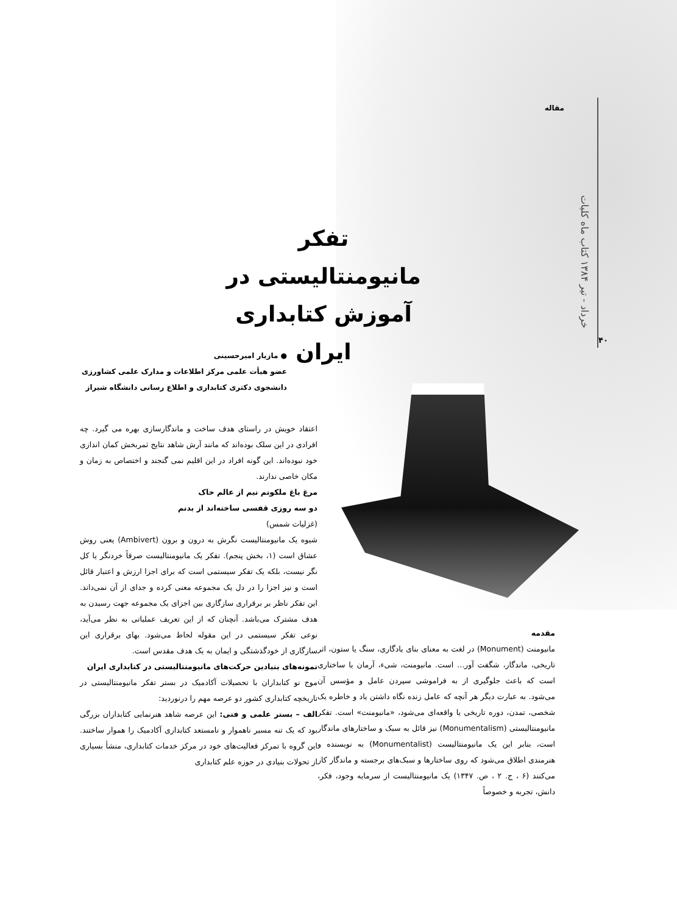مقاله
خرداد - تیر ۱۳۸۴ کتاب ماه کلیات
۴۰
تفکر مانیومنتالیستی در آموزش کتابداری ایران
● مازیار امیرحسینی
عضو هیأت علمی مرکز اطلاعات و مدارک علمی کشاورزی
دانشجوی دکتری کتابداری و اطلاع رسانی دانشگاه شیراز
مقدمه
مانیومنت (Monument) در لغت به معنای بنای یادگاری، سنگ یا ستون، اثر تاریخی، ماندگار، شگفت آور... است. مانیومنت، شیء، آرمان یا ساختاری است که باعث جلوگیری از به فراموشی سپردن عامل و مؤسس آن می‌شود. به عبارت دیگر هر آنچه که عامل زنده نگاه داشتن یاد و خاطره یک شخصی، تمدن، دوره تاریخی یا واقعه‌ای می‌شود، «مانیومنت» است. تفکر مانیومنتالیستی (Monumentalism) نیز قائل به سبک و ساختارهای ماندگار است، بنابر این یک مانیومنتالیست (Monumentalist) به نویسنده و هنرمندی اطلاق می‌شود که روی ساختارها و سبک‌های برجسته و ماندگار کار می‌کنند (۶ ، ج. ۲ ، ص. ۱۳۴۷) یک مانیومنتالیست از سرمایه وجود، فکر، دانش، تجربه و خصوصاً
اعتقاد خویش در راستای هدف ساخت و ماندگارسازی بهره می گیرد. چه افرادی در این سلک بوده‌اند که مانند آرش شاهد نتایج ثمربخش کمان اندازی خود نبوده‌اند. این گونه افراد در این اقلیم نمی گنجند و اختصاص به زمان و مکان خاصی ندارند.
مرغ باغ ملکوتم نیم از عالم خاک
دو سه روزی قفسی ساخته‌اند از بدنم
(غزلیات شمس)
شیوه یک مانیومنتالیست نگرش به درون و برون (Ambivert) یعنی روش عشاق است (۱، بخش پنجم). تفکر یک مانیومنتالیست صرفاً خردنگر یا کل نگر نیست، بلکه یک تفکر سیستمی است که برای اجزا ارزش و اعتبار قائل است و نیز اجزا را در دل یک مجموعه معنی کرده و جدای از آن نمی‌داند. این تفکر ناظر بر برقراری سازگاری بین اجزای یک مجموعه جهت رسیدن به هدف مشترک می‌باشد. آنچنان که از این تعریف عملیاتی به نظر می‌آید، نوعی تفکر سیستمی در این مقوله لحاظ می‌شود. بهای برقراری این سازگاری از خودگذشتگی و ایمان به یک هدف مقدس است.
نمونه‌های بنیادین حرکت‌های مانیومنتالیستی در کتابداری ایران
موج نو کتابداران با تحصیلات آکادمیک در بستر تفکر مانیومنتالیستی در تاریخچه کتابداری کشور دو عرصه مهم را درنوردید:
الف – بستر علمی و فنی: این عرصه شاهد هنرنمایی کتابداران بزرگی بود که یک تنه مسیر ناهموار و نامستعد کتابداری آکادمیک را هموار ساختند. این گروه با تمرکز فعالیت‌های خود در مرکز خدمات کتابداری، منشأ بسیاری از تحولات بنیادی در حوزه علم کتابداری